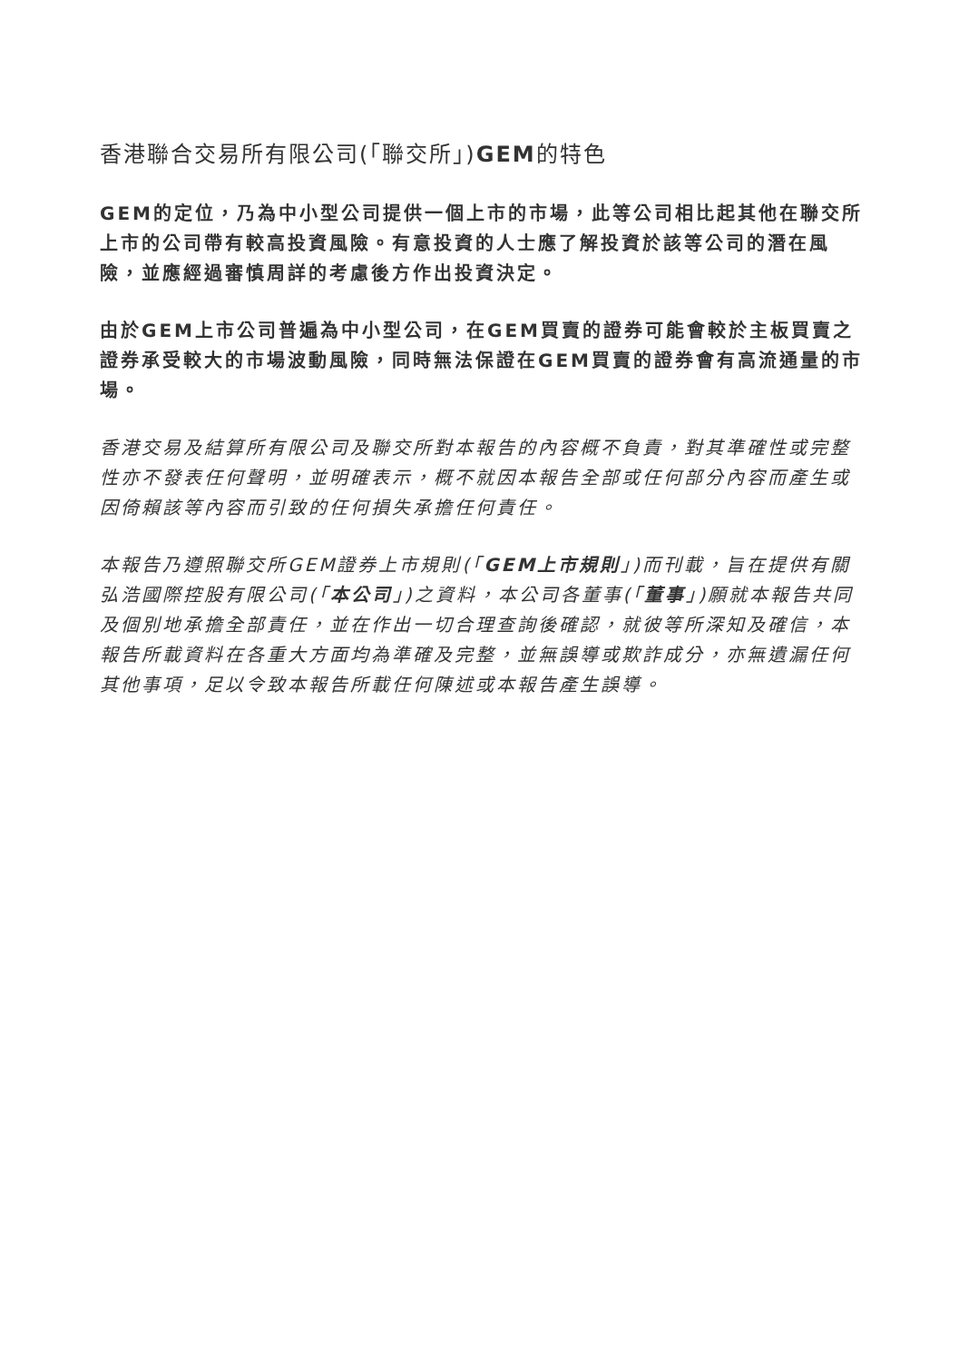香港聯合交易所有限公司(「聯交所」)GEM的特色
GEM的定位，乃為中小型公司提供一個上市的市場，此等公司相比起其他在聯交所上市的公司帶有較高投資風險。有意投資的人士應了解投資於該等公司的潛在風險，並應經過審慎周詳的考慮後方作出投資決定。
由於GEM上市公司普遍為中小型公司，在GEM買賣的證券可能會較於主板買賣之證券承受較大的市場波動風險，同時無法保證在GEM買賣的證券會有高流通量的市場。
香港交易及結算所有限公司及聯交所對本報告的內容概不負責，對其準確性或完整性亦不發表任何聲明，並明確表示，概不就因本報告全部或任何部分內容而產生或因倚賴該等內容而引致的任何損失承擔任何責任。
本報告乃遵照聯交所GEM證券上市規則(「GEM上市規則」)而刊載，旨在提供有關弘浩國際控股有限公司(「本公司」)之資料，本公司各董事(「董事」)願就本報告共同及個別地承擔全部責任，並在作出一切合理查詢後確認，就彼等所深知及確信，本報告所載資料在各重大方面均為準確及完整，並無誤導或欺詐成分，亦無遺漏任何其他事項，足以令致本報告所載任何陳述或本報告產生誤導。